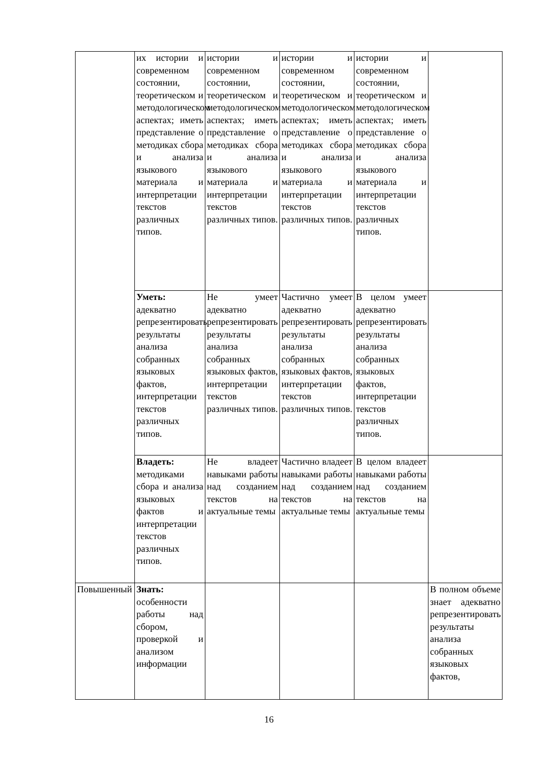| | их истории и современном состоянии, теоретическом и методологическом аспектах; иметь представление о методиках сбора и анализа языкового материала и интерпретации текстов различных типов. | истории и современном состоянии, теоретическом и методологическом аспектах; иметь представление о методиках сбора и анализа языкового материала и интерпретации текстов различных типов. | истории и современном состоянии, теоретическом и методологическом аспектах; иметь представление о методиках сбора и анализа языкового материала и интерпретации текстов различных типов. | истории и современном состоянии, теоретическом и методологическом аспектах; иметь представление о методиках сбора и анализа языкового материала и интерпретации текстов различных типов. | |
| | Уметь: адекватно репрезентировать результаты анализа собранных языковых фактов, интерпретации текстов различных типов. | Не умеет адекватно репрезентировать результаты анализа собранных языковых фактов, интерпретации текстов различных типов. | Частично умеет адекватно репрезентировать результаты анализа собранных языковых фактов, интерпретации текстов различных типов. | В целом умеет адекватно репрезентировать результаты анализа собранных языковых фактов, интерпретации текстов различных типов. | |
| | Владеть: методиками сбора и анализа языковых фактов и интерпретации текстов различных типов. | Не владеет навыками работы над созданием текстов на актуальные темы | Частично владеет навыками работы над созданием текстов на актуальные темы | В целом владеет навыками работы над созданием текстов на актуальные темы | |
| Повышенный | Знать: особенности работы над сбором, проверкой и анализом информации | | | | В полном объеме знает адекватно репрезентировать результаты анализа собранных языковых фактов, |
16